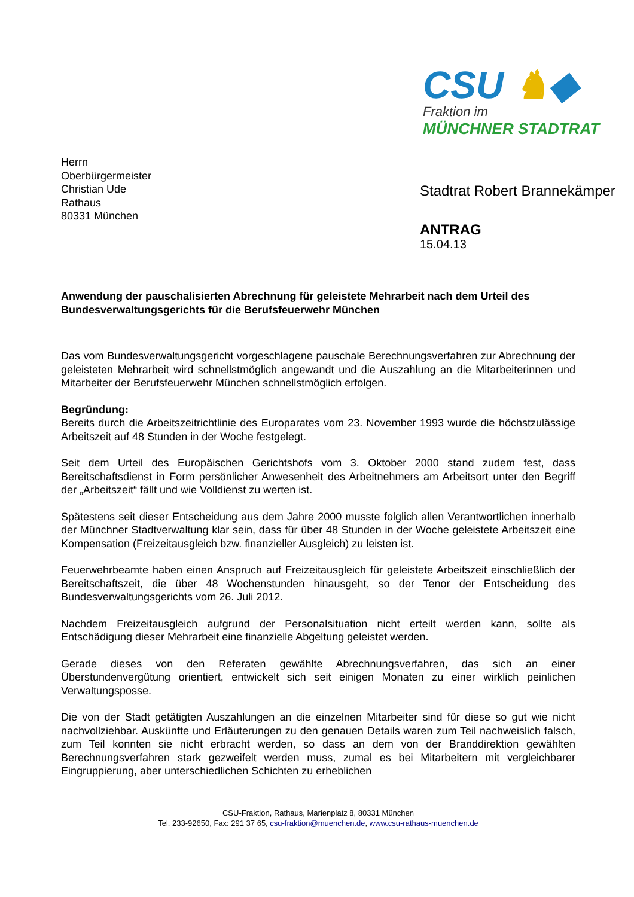CSU ♞◆
Fraktion im
MÜNCHNER STADTRAT
Herrn
Oberbürgermeister
Christian Ude
Rathaus
80331 München
Stadtrat Robert Brannekämper
ANTRAG
15.04.13
Anwendung der pauschalisierten Abrechnung für geleistete Mehrarbeit nach dem Urteil des Bundesverwaltungsgerichts für die Berufsfeuerwehr München
Das vom Bundesverwaltungsgericht vorgeschlagene pauschale Berechnungsverfahren zur Abrechnung der geleisteten Mehrarbeit wird schnellstmöglich angewandt und die Auszahlung an die Mitarbeiterinnen und Mitarbeiter der Berufsfeuerwehr München schnellstmöglich erfolgen.
Begründung:
Bereits durch die Arbeitszeitrichtlinie des Europarates vom 23. November 1993 wurde die höchstzulässige Arbeitszeit auf 48 Stunden in der Woche festgelegt.
Seit dem Urteil des Europäischen Gerichtshofs vom 3. Oktober 2000 stand zudem fest, dass Bereitschaftsdienst in Form persönlicher Anwesenheit des Arbeitnehmers am Arbeitsort unter den Begriff der „Arbeitszeit“ fällt und wie Volldienst zu werten ist.
Spätestens seit dieser Entscheidung aus dem Jahre 2000 musste folglich allen Verantwortlichen innerhalb der Münchner Stadtverwaltung klar sein, dass für über 48 Stunden in der Woche geleistete Arbeitszeit eine Kompensation (Freizeitausgleich bzw. finanzieller Ausgleich) zu leisten ist.
Feuerwehrbeamte haben einen Anspruch auf Freizeitausgleich für geleistete Arbeitszeit einschließlich der Bereitschaftszeit, die über 48 Wochenstunden hinausgeht, so der Tenor der Entscheidung des Bundesverwaltungsgerichts vom 26. Juli 2012.
Nachdem Freizeitausgleich aufgrund der Personalsituation nicht erteilt werden kann, sollte als Entschädigung dieser Mehrarbeit eine finanzielle Abgeltung geleistet werden.
Gerade dieses von den Referaten gewählte Abrechnungsverfahren, das sich an einer Überstundenvergütung orientiert, entwickelt sich seit einigen Monaten zu einer wirklich peinlichen Verwaltungsposse.
Die von der Stadt getätigten Auszahlungen an die einzelnen Mitarbeiter sind für diese so gut wie nicht nachvollziehbar. Auskünfte und Erläuterungen zu den genauen Details waren zum Teil nachweislich falsch, zum Teil konnten sie nicht erbracht werden, so dass an dem von der Branddirektion gewählten Berechnungsverfahren stark gezweifelt werden muss, zumal es bei Mitarbeitern mit vergleichbarer Eingruppierung, aber unterschiedlichen Schichten zu erheblichen
CSU-Fraktion, Rathaus, Marienplatz 8, 80331 München
Tel. 233-92650, Fax: 291 37 65, csu-fraktion@muenchen.de, www.csu-rathaus-muenchen.de